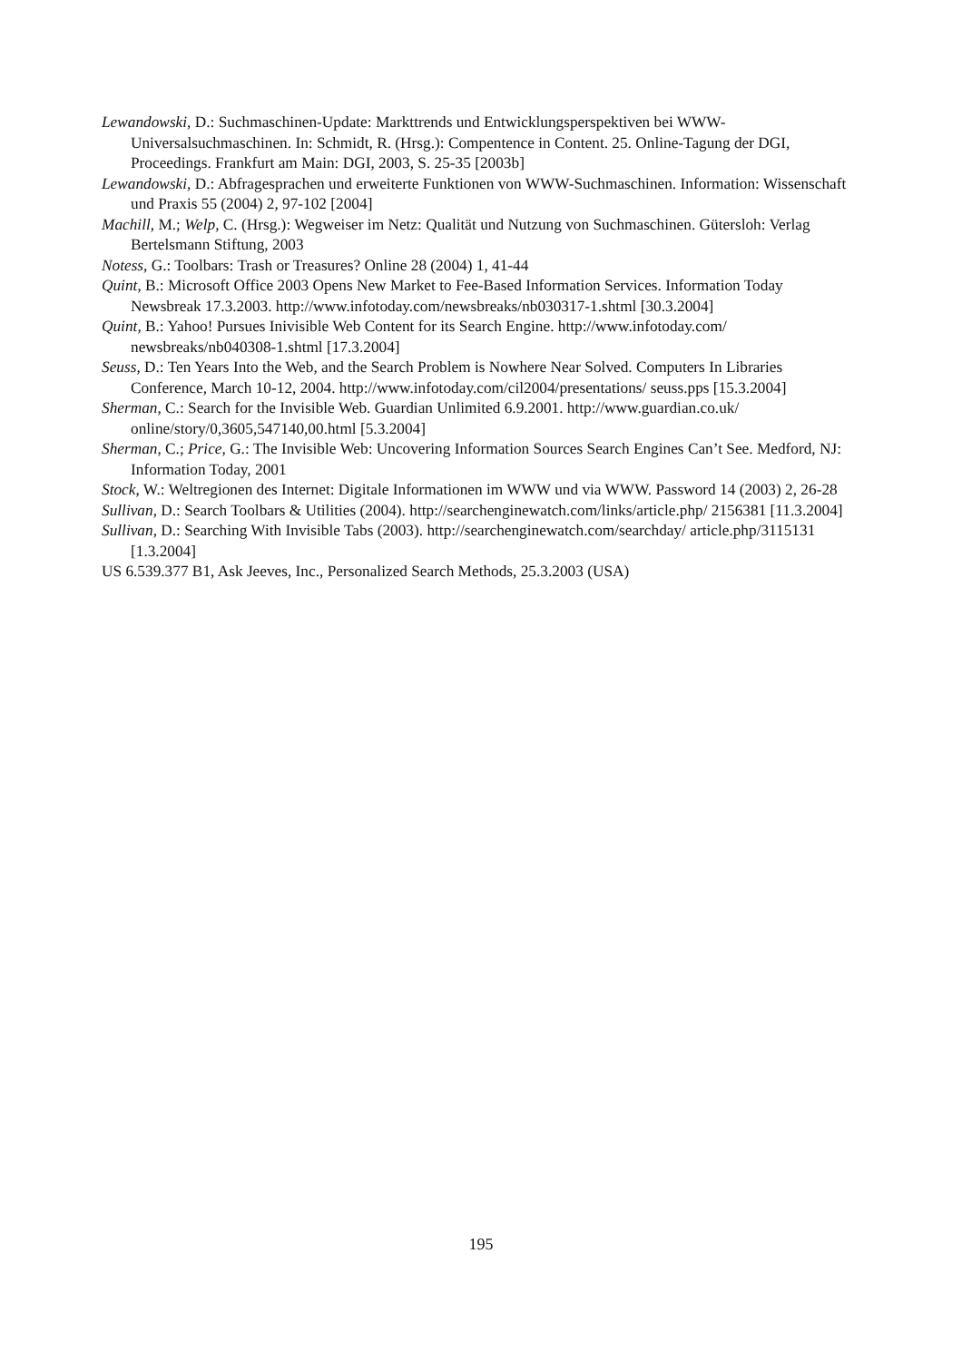Lewandowski, D.: Suchmaschinen-Update: Markttrends und Entwicklungsperspektiven bei WWW-Universalsuchmaschinen. In: Schmidt, R. (Hrsg.): Compentence in Content. 25. Online-Tagung der DGI, Proceedings. Frankfurt am Main: DGI, 2003, S. 25-35 [2003b]
Lewandowski, D.: Abfragesprachen und erweiterte Funktionen von WWW-Suchmaschinen. Information: Wissenschaft und Praxis 55 (2004) 2, 97-102 [2004]
Machill, M.; Welp, C. (Hrsg.): Wegweiser im Netz: Qualität und Nutzung von Suchmaschinen. Gütersloh: Verlag Bertelsmann Stiftung, 2003
Notess, G.: Toolbars: Trash or Treasures? Online 28 (2004) 1, 41-44
Quint, B.: Microsoft Office 2003 Opens New Market to Fee-Based Information Services. Information Today Newsbreak 17.3.2003. http://www.infotoday.com/newsbreaks/nb030317-1.shtml [30.3.2004]
Quint, B.: Yahoo! Pursues Inivisible Web Content for its Search Engine. http://www.infotoday.com/ newsbreaks/nb040308-1.shtml [17.3.2004]
Seuss, D.: Ten Years Into the Web, and the Search Problem is Nowhere Near Solved. Computers In Libraries Conference, March 10-12, 2004. http://www.infotoday.com/cil2004/presentations/ seuss.pps [15.3.2004]
Sherman, C.: Search for the Invisible Web. Guardian Unlimited 6.9.2001. http://www.guardian.co.uk/ online/story/0,3605,547140,00.html [5.3.2004]
Sherman, C.; Price, G.: The Invisible Web: Uncovering Information Sources Search Engines Can’t See. Medford, NJ: Information Today, 2001
Stock, W.: Weltregionen des Internet: Digitale Informationen im WWW und via WWW. Password 14 (2003) 2, 26-28
Sullivan, D.: Search Toolbars & Utilities (2004). http://searchenginewatch.com/links/article.php/ 2156381 [11.3.2004]
Sullivan, D.: Searching With Invisible Tabs (2003). http://searchenginewatch.com/searchday/ article.php/3115131 [1.3.2004]
US 6.539.377 B1, Ask Jeeves, Inc., Personalized Search Methods, 25.3.2003 (USA)
195